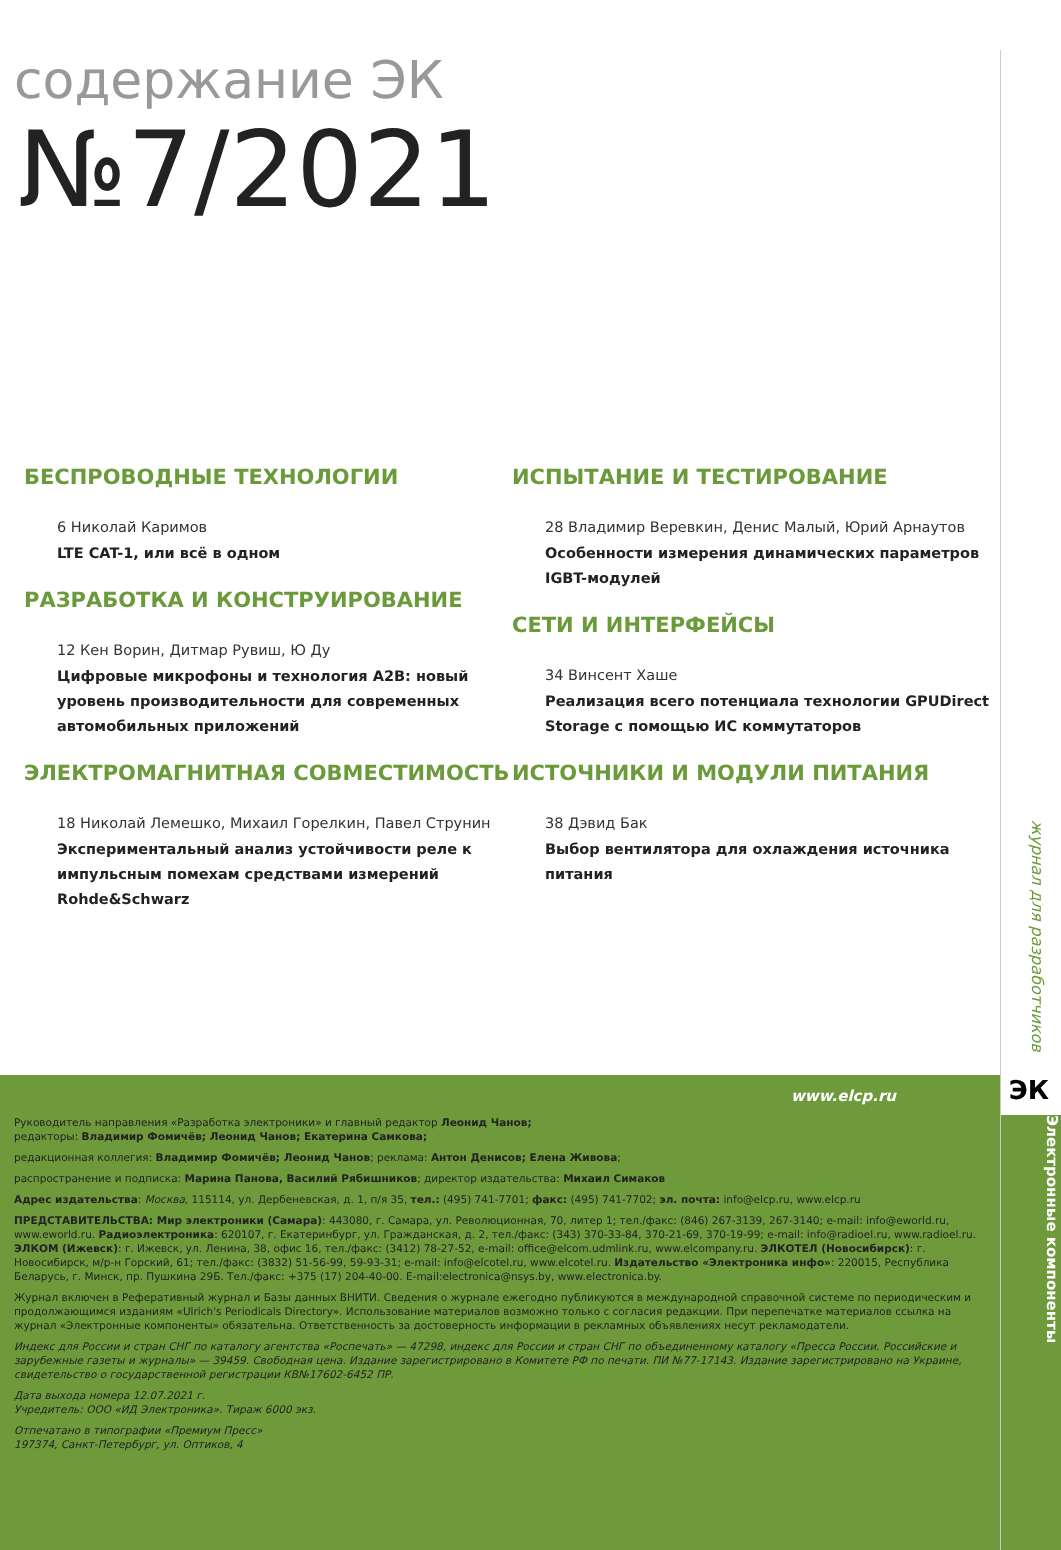содержание ЭК
№7/2021
БЕСПРОВОДНЫЕ ТЕХНОЛОГИИ
6 Николай Каримов
LTE CAT-1, или всё в одном
РАЗРАБОТКА И КОНСТРУИРОВАНИЕ
12 Кен Ворин, Дитмар Рувиш, Ю Ду
Цифровые микрофоны и технология A2B: новый уровень производительности для современных автомобильных приложений
ЭЛЕКТРОМАГНИТНАЯ СОВМЕСТИМОСТЬ
18 Николай Лемешко, Михаил Горелкин, Павел Струнин
Экспериментальный анализ устойчивости реле к импульсным помехам средствами измерений Rohde&Schwarz
ИСПЫТАНИЕ И ТЕСТИРОВАНИЕ
28 Владимир Веревкин, Денис Малый, Юрий Арнаутов
Особенности измерения динамических параметров IGBT-модулей
СЕТИ И ИНТЕРФЕЙСЫ
34 Винсент Хаше
Реализация всего потенциала технологии GPUDirect Storage с помощью ИС коммутаторов
ИСТОЧНИКИ И МОДУЛИ ПИТАНИЯ
38 Дэвид Бак
Выбор вентилятора для охлаждения источника питания
www.elcp.ru
Руководитель направления «Разработка электроники» и главный редактор Леонид Чанов;
редакторы: Владимир Фомичёв; Леонид Чанов; Екатерина Самкова;
редакционная коллегия: Владимир Фомичёв; Леонид Чанов; реклама: Антон Денисов; Елена Живова;
распространение и подписка: Марина Панова, Василий Рябишников; директор издательства: Михаил Симаков
Адрес издательства: Москва, 115114, ул. Дербеневская, д. 1, п/я 35, тел.: (495) 741-7701; факс: (495) 741-7702; эл. почта: info@elcp.ru, www.elcp.ru
ПРЕДСТАВИТЕЛЬСТВА: Мир электроники (Самара): 443080, г. Самара, ул. Революционная, 70, литер 1; тел./факс: (846) 267-3139, 267-3140; e-mail: info@eworld.ru, www.eworld.ru. Радиоэлектроника: 620107, г. Екатеринбург, ул. Гражданская, д. 2, тел./факс: (343) 370-33-84, 370-21-69, 370-19-99; e-mail: info@radioel.ru, www.radioel.ru. ЭЛКОМ (Ижевск): г. Ижевск, ул. Ленина, 38, офис 16, тел./факс: (3412) 78-27-52, e-mail: office@elcom.udmlink.ru, www.elcompany.ru. ЭЛКОТЕЛ (Новосибирск): г. Новосибирск, м/р-н Горский, 61; тел./факс: (3832) 51-56-99, 59-93-31; e-mail: info@elcotel.ru, www.elcotel.ru. Издательство «Электроника инфо»: 220015, Республика Беларусь, г. Минск, пр. Пушкина 29Б. Тел./факс: +375 (17) 204-40-00. E-mail:electronica@nsys.by, www.electronica.by.
Журнал включен в Реферативный журнал и Базы данных ВНИТИ. Сведения о журнале ежегодно публикуются в международной справочной системе по периодическим и продолжающимся изданиям «Ulrich's Periodicals Directory». Использование материалов возможно только с согласия редакции. При перепечатке материалов ссылка на журнал «Электронные компоненты» обязательна. Ответственность за достоверность информации в рекламных объявлениях несут рекламодатели.
Индекс для России и стран СНГ по каталогу агентства «Роспечать» — 47298, индекс для России и стран СНГ по объединенному каталогу «Пресса России. Российские и зарубежные газеты и журналы» — 39459. Свободная цена. Издание зарегистрировано в Комитете РФ по печати. ПИ №77-17143. Издание зарегистрировано на Украине, свидетельство о государственной регистрации КВ№17602-6452 ПР.
Дата выхода номера 12.07.2021 г.
Учредитель: ООО «ИД Электроника». Тираж 6000 экз.
Отпечатано в типографии «Премиум Пресс»
197374, Санкт-Петербург, ул. Оптиков, 4
журнал для разработчиков
ЭК
Электронные компоненты